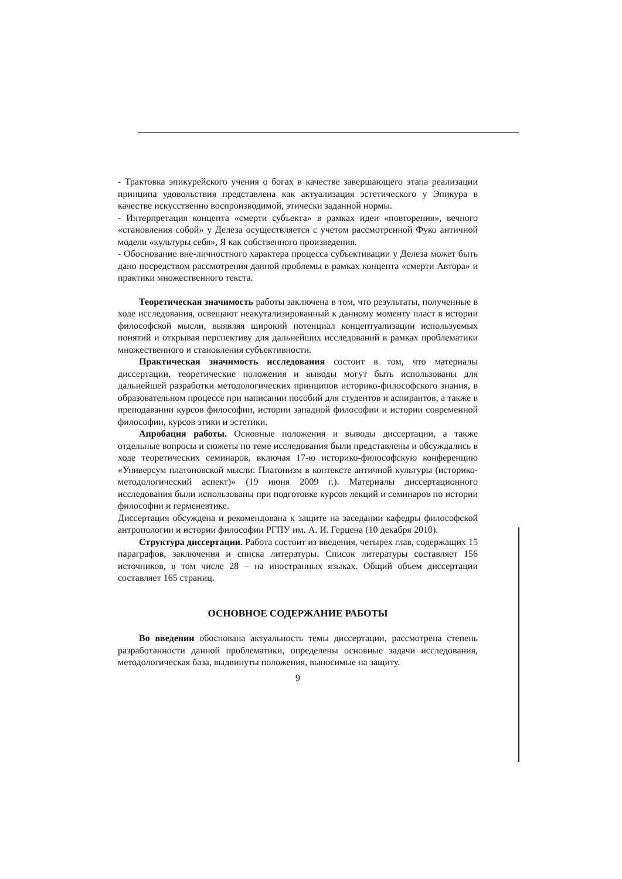- Трактовка эпикурейского учения о богах в качестве завершающего этапа реализации принципа удовольствия представлена как актуализация эстетического у Эпикура в качестве искусственно воспроизводимой, этически заданной нормы.
- Интерпретация концепта «смерти субъекта» в рамках идеи «повторения», вечного «становления собой» у Делеза осуществляется с учетом рассмотренной Фуко античной модели «культуры себя», Я как собственного произведения.
- Обоснование вне-личностного характера процесса субъективации у Делеза может быть дано посредством рассмотрения данной проблемы в рамках концепта «смерти Автора» и практики множественного текста.
Теоретическая значимость работы заключена в том, что результаты, полученные в ходе исследования, освещают неакутализированный к данному моменту пласт в истории философской мысли, выявляя широкий потенциал концептуализации используемых понятий и открывая перспективу для дальнейших исследований в рамках проблематики множественного и становления субъективности.
Практическая значимость исследования состоит в том, что материалы диссертации, теоретические положения и выводы могут быть использованы для дальнейшей разработки методологических принципов историко-философского знания, в образовательном процессе при написании пособий для студентов и аспирантов, а также в преподавании курсов философии, истории западной философии и истории современной философии, курсов этики и эстетики.
Апробация работы. Основные положения и выводы диссертации, а также отдельные вопросы и сюжеты по теме исследования были представлены и обсуждались в ходе теоретических семинаров, включая 17-ю историко-философскую конференцию «Универсум платоновской мысли: Платонизм в контексте античной культуры (историко-методологический аспект)» (19 июня 2009 г.). Материалы диссертационного исследования были использованы при подготовке курсов лекций и семинаров по истории философии и герменевтике.
Диссертация обсуждена и рекомендована к защите на заседании кафедры философской антропологии и истории философии РГПУ им. А. И. Герцена (10 декабря 2010).
Структура диссертации. Работа состоит из введения, четырех глав, содержащих 15 параграфов, заключения и списка литературы. Список литературы составляет 156 источников, в том числе 28 – на иностранных языках. Общий объем диссертации составляет 165 страниц.
ОСНОВНОЕ СОДЕРЖАНИЕ РАБОТЫ
Во введении обоснована актуальность темы диссертации, рассмотрена степень разработанности данной проблематики, определены основные задачи исследования, методологическая база, выдвинуты положения, выносимые на защиту.
9